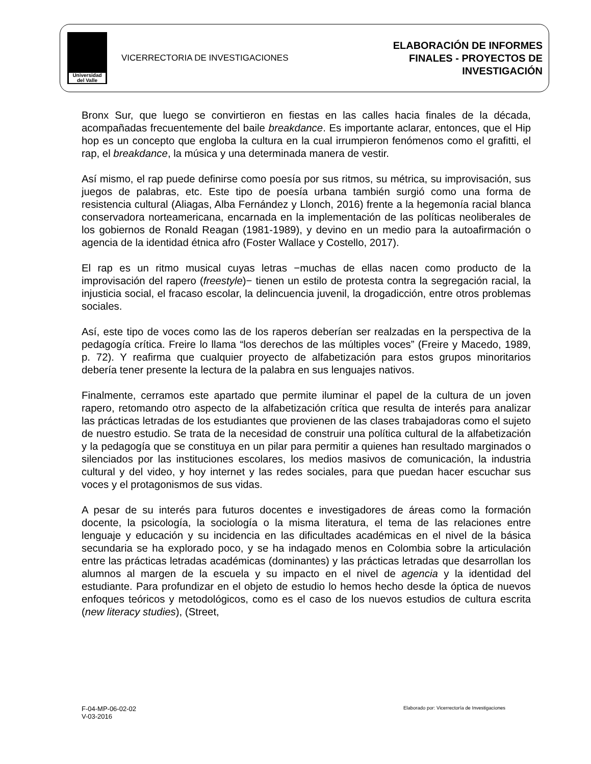Universidad
del Valle
VICERRECTORIA DE INVESTIGACIONES
ELABORACIÓN DE INFORMES
FINALES - PROYECTOS DE
INVESTIGACIÓN
Bronx Sur, que luego se convirtieron en fiestas en las calles hacia finales de la década, acompañadas frecuentemente del baile breakdance. Es importante aclarar, entonces, que el Hip hop es un concepto que engloba la cultura en la cual irrumpieron fenómenos como el grafitti, el rap, el breakdance, la música y una determinada manera de vestir.
Así mismo, el rap puede definirse como poesía por sus ritmos, su métrica, su improvisación, sus juegos de palabras, etc. Este tipo de poesía urbana también surgió como una forma de resistencia cultural (Aliagas, Alba Fernández y Llonch, 2016) frente a la hegemonía racial blanca conservadora norteamericana, encarnada en la implementación de las políticas neoliberales de los gobiernos de Ronald Reagan (1981-1989), y devino en un medio para la autoafirmación o agencia de la identidad étnica afro (Foster Wallace y Costello, 2017).
El rap es un ritmo musical cuyas letras −muchas de ellas nacen como producto de la improvisación del rapero (freestyle)− tienen un estilo de protesta contra la segregación racial, la injusticia social, el fracaso escolar, la delincuencia juvenil, la drogadicción, entre otros problemas sociales.
Así, este tipo de voces como las de los raperos deberían ser realzadas en la perspectiva de la pedagogía crítica. Freire lo llama “los derechos de las múltiples voces” (Freire y Macedo, 1989, p. 72). Y reafirma que cualquier proyecto de alfabetización para estos grupos minoritarios debería tener presente la lectura de la palabra en sus lenguajes nativos.
Finalmente, cerramos este apartado que permite iluminar el papel de la cultura de un joven rapero, retomando otro aspecto de la alfabetización crítica que resulta de interés para analizar las prácticas letradas de los estudiantes que provienen de las clases trabajadoras como el sujeto de nuestro estudio. Se trata de la necesidad de construir una política cultural de la alfabetización y la pedagogía que se constituya en un pilar para permitir a quienes han resultado marginados o silenciados por las instituciones escolares, los medios masivos de comunicación, la industria cultural y del video, y hoy internet y las redes sociales, para que puedan hacer escuchar sus voces y el protagonismos de sus vidas.
A pesar de su interés para futuros docentes e investigadores de áreas como la formación docente, la psicología, la sociología o la misma literatura, el tema de las relaciones entre lenguaje y educación y su incidencia en las dificultades académicas en el nivel de la básica secundaria se ha explorado poco, y se ha indagado menos en Colombia sobre la articulación entre las prácticas letradas académicas (dominantes) y las prácticas letradas que desarrollan los alumnos al margen de la escuela y su impacto en el nivel de agencia y la identidad del estudiante. Para profundizar en el objeto de estudio lo hemos hecho desde la óptica de nuevos enfoques teóricos y metodológicos, como es el caso de los nuevos estudios de cultura escrita (new literacy studies), (Street,
F-04-MP-06-02-02
V-03-2016
Elaborado por: Vicerrectoría de Investigaciones